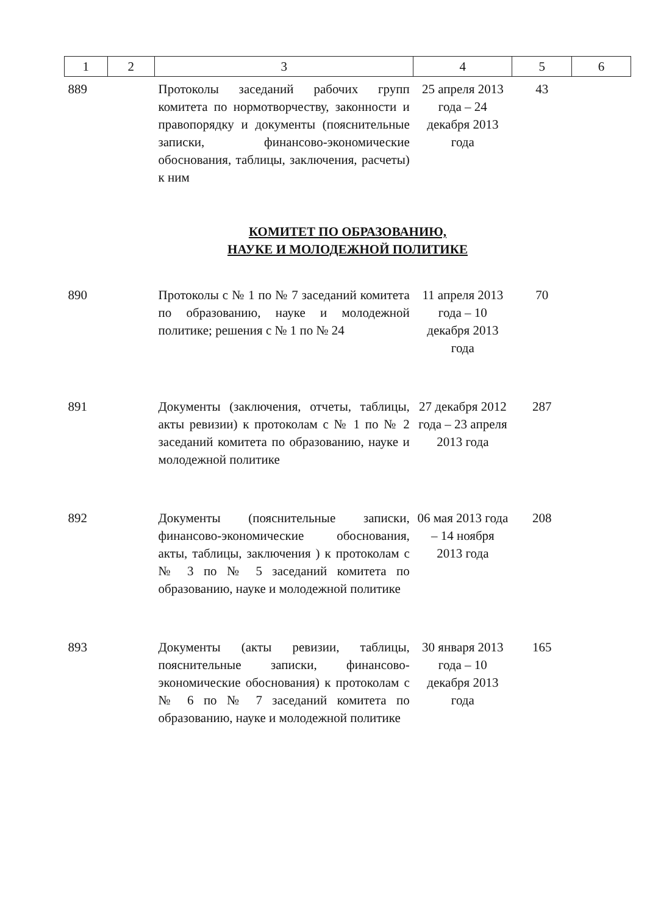| 1 | 2 | 3 | 4 | 5 | 6 |
| --- | --- | --- | --- | --- | --- |
| 889 | | Протоколы заседаний рабочих групп комитета по нормотворчеству, законности и правопорядку и документы (пояснительные записки, финансово-экономические обоснования, таблицы, заключения, расчеты) к ним | 25 апреля 2013 года – 24 декабря 2013 года | 43 | |
| КОМИТЕТ ПО ОБРАЗОВАНИЮ, НАУКЕ И МОЛОДЕЖНОЙ ПОЛИТИКЕ | | | | | |
| 890 | | Протоколы с № 1 по № 7 заседаний комитета по образованию, науке и молодежной политике; решения с № 1 по № 24 | 11 апреля 2013 года – 10 декабря 2013 года | 70 | |
| 891 | | Документы (заключения, отчеты, таблицы, акты ревизии) к протоколам с № 1 по № 2 заседаний комитета по образованию, науке и молодежной политике | 27 декабря 2012 года – 23 апреля 2013 года | 287 | |
| 892 | | Документы (пояснительные записки, финансово-экономические обоснования, акты, таблицы, заключения ) к протоколам с № 3 по № 5 заседаний комитета по образованию, науке и молодежной политике | 06 мая 2013 года – 14 ноября 2013 года | 208 | |
| 893 | | Документы (акты ревизии, таблицы, пояснительные записки, финансово-экономические обоснования) к протоколам с № 6 по № 7 заседаний комитета по образованию, науке и молодежной политике | 30 января 2013 года – 10 декабря 2013 года | 165 | |